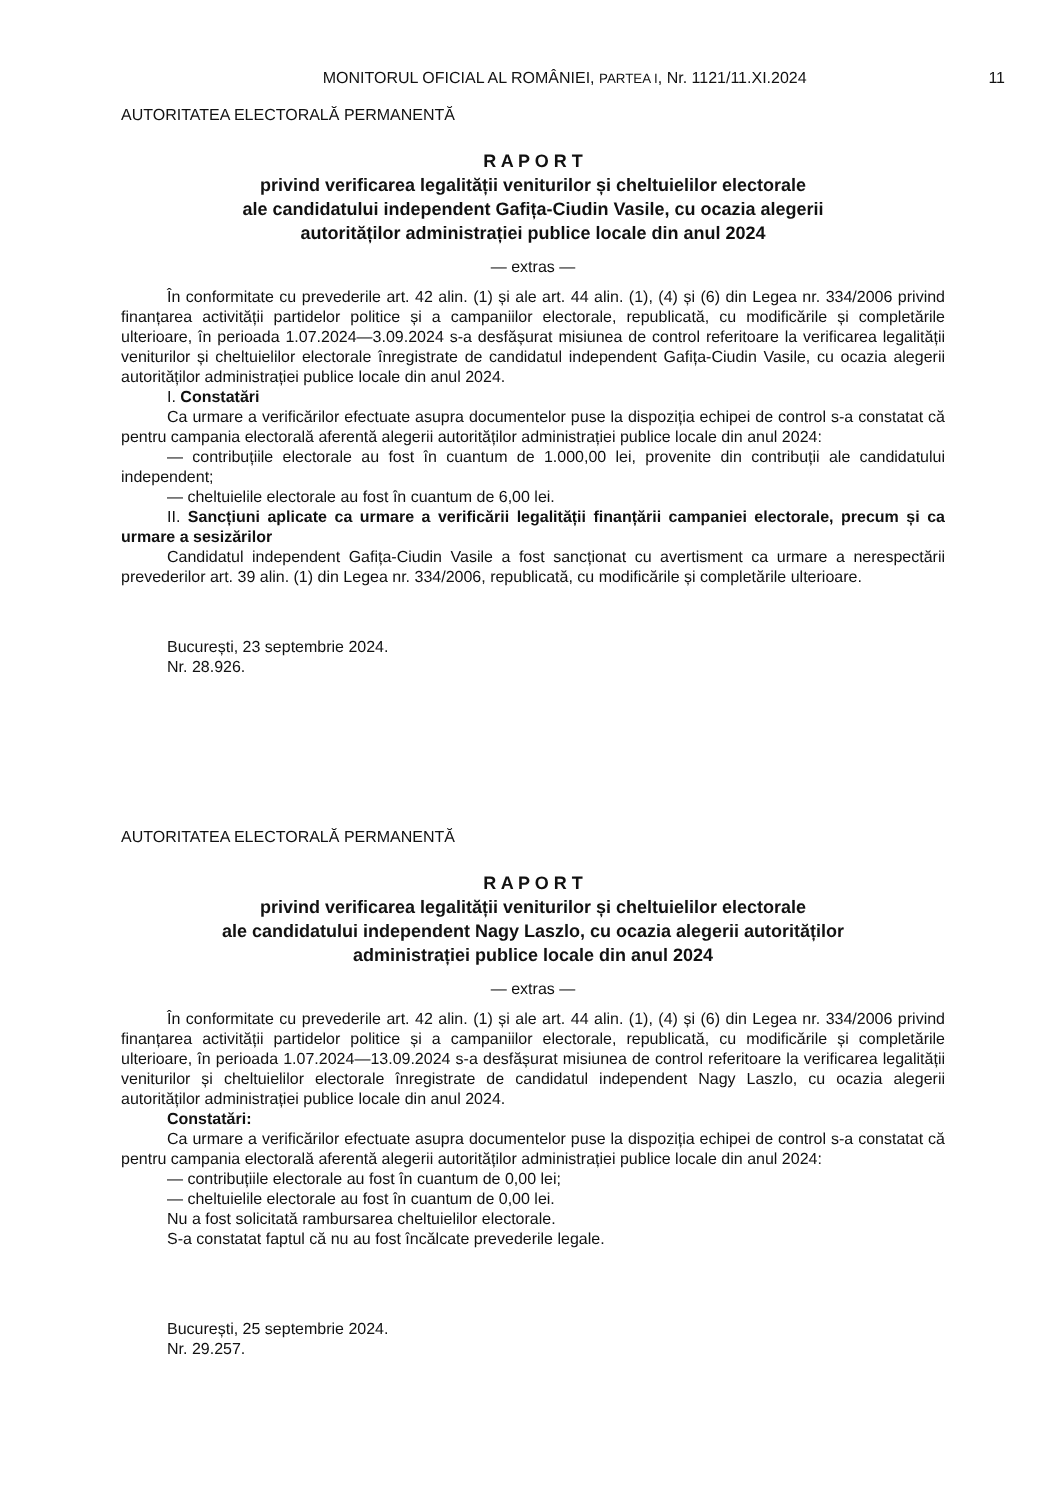MONITORUL OFICIAL AL ROMÂNIEI, PARTEA I, Nr. 1121/11.XI.2024 11
AUTORITATEA ELECTORALĂ PERMANENTĂ
R A P O R T
privind verificarea legalității veniturilor și cheltuielilor electorale
ale candidatului independent Gafița-Ciudin Vasile, cu ocazia alegerii
autorităților administrației publice locale din anul 2024
— extras —
În conformitate cu prevederile art. 42 alin. (1) și ale art. 44 alin. (1), (4) și (6) din Legea nr. 334/2006 privind finanțarea activității partidelor politice și a campaniilor electorale, republicată, cu modificările și completările ulterioare, în perioada 1.07.2024—3.09.2024 s-a desfășurat misiunea de control referitoare la verificarea legalității veniturilor și cheltuielilor electorale înregistrate de candidatul independent Gafița-Ciudin Vasile, cu ocazia alegerii autorităților administrației publice locale din anul 2024.
I. Constatări
Ca urmare a verificărilor efectuate asupra documentelor puse la dispoziția echipei de control s-a constatat că pentru campania electorală aferentă alegerii autorităților administrației publice locale din anul 2024:
— contribuțiile electorale au fost în cuantum de 1.000,00 lei, provenite din contribuții ale candidatului independent;
— cheltuielile electorale au fost în cuantum de 6,00 lei.
II. Sancțiuni aplicate ca urmare a verificării legalității finanțării campaniei electorale, precum și ca urmare a sesizărilor
Candidatul independent Gafița-Ciudin Vasile a fost sancționat cu avertisment ca urmare a nerespectării prevederilor art. 39 alin. (1) din Legea nr. 334/2006, republicată, cu modificările și completările ulterioare.
București, 23 septembrie 2024.
Nr. 28.926.
AUTORITATEA ELECTORALĂ PERMANENTĂ
R A P O R T
privind verificarea legalității veniturilor și cheltuielilor electorale
ale candidatului independent Nagy Laszlo, cu ocazia alegerii autorităților
administrației publice locale din anul 2024
— extras —
În conformitate cu prevederile art. 42 alin. (1) și ale art. 44 alin. (1), (4) și (6) din Legea nr. 334/2006 privind finanțarea activității partidelor politice și a campaniilor electorale, republicată, cu modificările și completările ulterioare, în perioada 1.07.2024—13.09.2024 s-a desfășurat misiunea de control referitoare la verificarea legalității veniturilor și cheltuielilor electorale înregistrate de candidatul independent Nagy Laszlo, cu ocazia alegerii autorităților administrației publice locale din anul 2024.
Constatări:
Ca urmare a verificărilor efectuate asupra documentelor puse la dispoziția echipei de control s-a constatat că pentru campania electorală aferentă alegerii autorităților administrației publice locale din anul 2024:
— contribuțiile electorale au fost în cuantum de 0,00 lei;
— cheltuielile electorale au fost în cuantum de 0,00 lei.
Nu a fost solicitată rambursarea cheltuielilor electorale.
S-a constatat faptul că nu au fost încălcate prevederile legale.
București, 25 septembrie 2024.
Nr. 29.257.